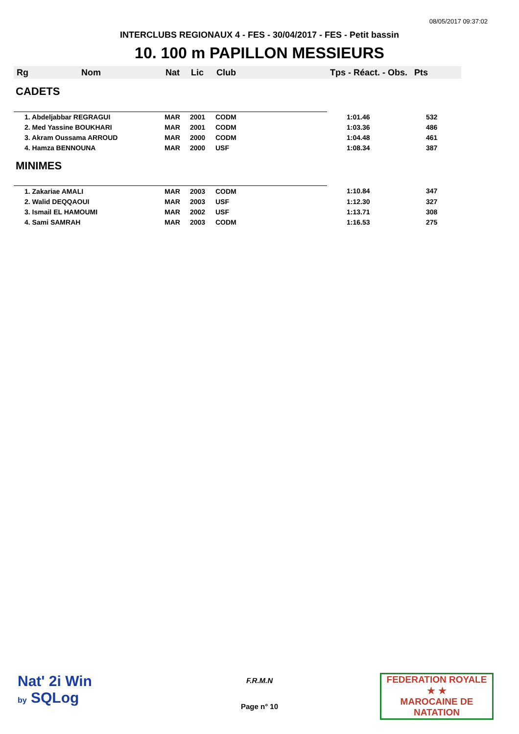08/05/2017 09:37:02
INTERCLUBS REGIONAUX 4 - FES - 30/04/2017 - FES - Petit bassin
10. 100 m PAPILLON MESSIEURS
| Rg | Nom | Nat | Lic | Club | Tps - Réact. - Obs. | Pts |
| --- | --- | --- | --- | --- | --- | --- |
| CADETS | | | | | | |
| 1. Abdeljabbar REGRAGUI | | MAR | 2001 | CODM | 1:01.46 | 532 |
| 2. Med Yassine BOUKHARI | | MAR | 2001 | CODM | 1:03.36 | 486 |
| 3. Akram Oussama ARROUD | | MAR | 2000 | CODM | 1:04.48 | 461 |
| 4. Hamza BENNOUNA | | MAR | 2000 | USF | 1:08.34 | 387 |
| MINIMES | | | | | | |
| 1. Zakariae AMALI | | MAR | 2003 | CODM | 1:10.84 | 347 |
| 2. Walid DEQQAOUI | | MAR | 2003 | USF | 1:12.30 | 327 |
| 3. Ismail EL HAMOUMI | | MAR | 2002 | USF | 1:13.71 | 308 |
| 4. Sami SAMRAH | | MAR | 2003 | CODM | 1:16.53 | 275 |
Nat' 2i Win
by SQLog
F.R.M.N
Page n° 10
FEDERATION ROYALE
★ ★
MAROCAINE DE NATATION